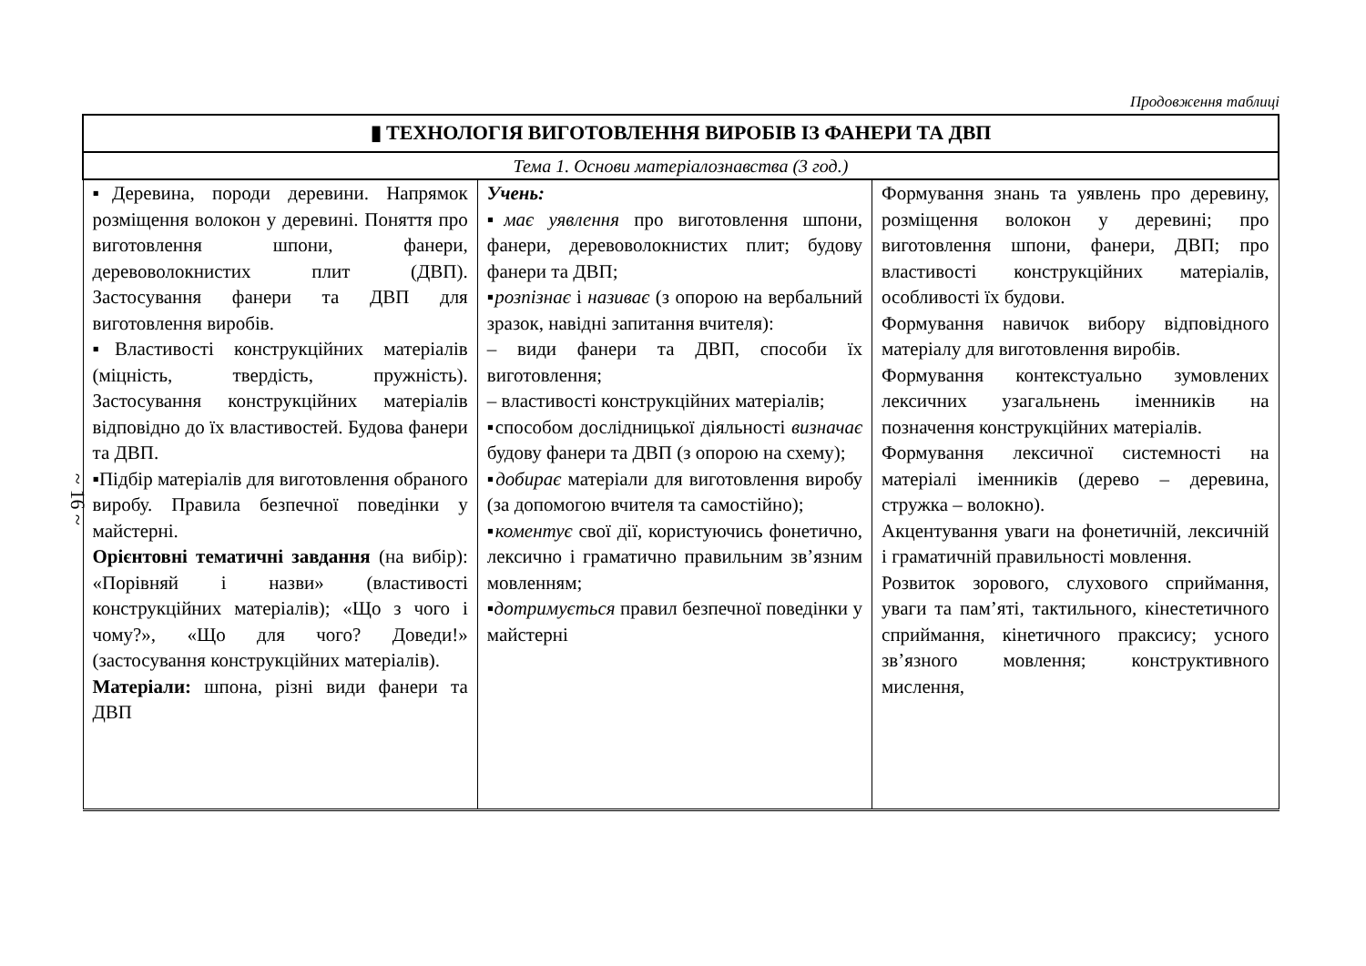Продовження таблиці
~ 16 ~
| ▮ ТЕХНОЛОГІЯ ВИГОТОВЛЕННЯ ВИРОБІВ ІЗ ФАНЕРИ ТА ДВП | | |
| Тема 1. Основи матеріалознавства (3 год.) | | |
| ▪Деревина, породи деревини. Напрямок розміщення волокон у деревині. Поняття про виготовлення шпони, фанери, деревоволокнистих плит (ДВП). Застосування фанери та ДВП для виготовлення виробів. ▪Властивості конструкційних матеріалів (міцність, твердість, пружність). Застосування конструкційних матеріалів відповідно до їх властивостей. Будова фанери та ДВП. ▪Підбір матеріалів для виготовлення обраного виробу. Правила безпечної поведінки у майстерні. Орієнтовні тематичні завдання (на вибір): «Порівняй і назви» (властивості конструкційних матеріалів); «Що з чого і чому?», «Що для чого? Доведи!» (застосування конструкційних матеріалів). Матеріали: шпона, різні види фанери та ДВП | Учень: ▪ має уявлення про виготовлення шпони, фанери, деревоволокнистих плит; будову фанери та ДВП; ▪ розпізнає і називає (з опорою на вербальний зразок, навідні запитання вчителя): – види фанери та ДВП, способи їх виготовлення; – властивості конструкційних матеріалів; ▪способом дослідницької діяльності визначає будову фанери та ДВП (з опорою на схему); ▪ добирає матеріали для виготовлення виробу (за допомогою вчителя та самостійно); ▪ коментує свої дії, користуючись фонетично, лексично і граматично правильним зв’язним мовленням; ▪ дотримується правил безпечної поведінки у майстерні | Формування знань та уявлень про деревину, розміщення волокон у деревині; про виготовлення шпони, фанери, ДВП; про властивості конструкційних матеріалів, особливості їх будови. Формування навичок вибору відповідного матеріалу для виготовлення виробів. Формування контекстуально зумовлених лексичних узагальнень іменників на позначення конструкційних матеріалів. Формування лексичної системності на матеріалі іменників (дерево – деревина, стружка – волокно). Акцентування уваги на фонетичній, лексичній і граматичній правильності мовлення. Розвиток зорового, слухового сприймання, уваги та пам’яті, тактильного, кінестетичного сприймання, кінетичного праксису; усного зв’язного мовлення; конструктивного мислення, |